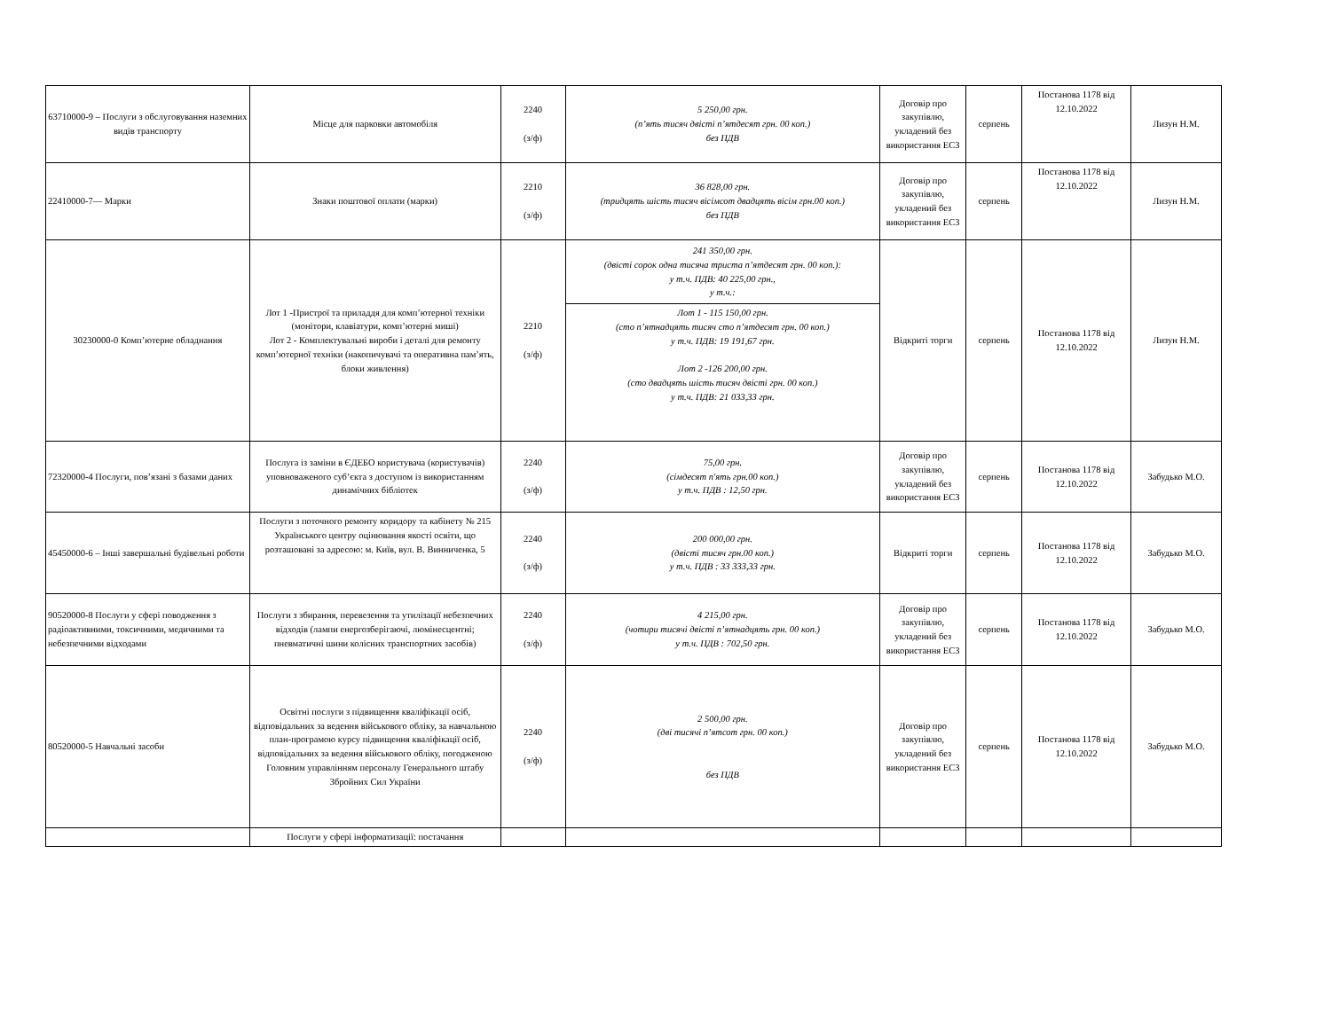| 63710000-9 – Послуги з обслуговування наземних видів транспорту | Місце для парковки автомобіля | 2240 (з/ф) | 5 250,00 грн. (п’ять тисяч двісті п’ятдесят грн. 00 коп.) без ПДВ | Договір про закупівлю, укладений без використання ЕСЗ | серпень | Постанова 1178 від 12.10.2022 | Лизун Н.М. |
| 22410000-7— Марки | Знаки поштової оплати (марки) | 2210 (з/ф) | 36 828,00 грн. (тридцять шість тисяч вісімсот двадцять вісім грн.00 коп.) без ПДВ | Договір про закупівлю, укладений без використання ЕСЗ | серпень | Постанова 1178 від 12.10.2022 | Лизун Н.М. |
| 30230000-0 Комп’ютерне обладнання | Лот 1 -Пристрої та приладдя для комп’ютерної техніки (монітори, клавіатури, комп’ютерні миші) Лот 2 - Комплектувальні вироби і деталі для ремонту комп’ютерної техніки (накопичувачі та оперативна пам’ять, блоки живлення) | 2210 (з/ф) | 241 350,00 грн. (двісті сорок одна тисяча триста п’ятдесят грн. 00 коп.): у т.ч. ПДВ: 40 225,00 грн., у т.ч.: | Відкриті торги | серпень | Постанова 1178 від 12.10.2022 | Лизун Н.М. |
| | | | Лот 1 - 115 150,00 грн. (сто п’ятнадцять тисяч сто п’ятдесят грн. 00 коп.) у т.ч. ПДВ: 19 191,67 грн. Лот 2 -126 200,00 грн. (сто двадцять шість тисяч двісті грн. 00 коп.) у т.ч. ПДВ: 21 033,33 грн. | | | | |
| 72320000-4 Послуги, пов’язані з базами даних | Послуга із заміни в ЄДЕБО користувача (користувачів) уповноваженого суб’єкта з доступом із використанням динамічних бібліотек | 2240 (з/ф) | 75,00 грн. (сімдесят п'ять грн.00 коп.) у т.ч. ПДВ : 12,50 грн. | Договір про закупівлю, укладений без використання ЕСЗ | серпень | Постанова 1178 від 12.10.2022 | Забудько М.О. |
| 45450000-6 – Інші завершальні будівельні роботи | Послуги з поточного ремонту коридору та кабінету № 215 Українського центру оцінювання якості освіти, що розташовані за адресою: м. Київ, вул. В. Винниченка, 5 | 2240 (з/ф) | 200 000,00 грн. (двісті тисяч грн.00 коп.) у т.ч. ПДВ : 33 333,33 грн. | Відкриті торги | серпень | Постанова 1178 від 12.10.2022 | Забудько М.О. |
| 90520000-8 Послуги у сфері поводження з радіоактивними, токсичними, медичними та небезпечними відходами | Послуги з збирання, перевезення та утилізації небезпечних відходів (лампи енергозберігаючі, люмінесцентні; пневматичні шини колісних транспортних засобів) | 2240 (з/ф) | 4 215,00 грн. (чотири тисячі двісті п’ятнадцять грн. 00 коп.) у т.ч. ПДВ : 702,50 грн. | Договір про закупівлю, укладений без використання ЕСЗ | серпень | Постанова 1178 від 12.10.2022 | Забудько М.О. |
| 80520000-5 Навчальні засоби | Освітні послуги з підвищення кваліфікації осіб, відповідальних за ведення військового обліку, за навчальною план-програмою курсу підвищення кваліфікації осіб, відповідальних за ведення військового обліку, погодженою Головним управлінням персоналу Генерального штабу Збройних Сил України | 2240 (з/ф) | 2 500,00 грн. (дві тисячі п’ятсот грн. 00 коп.) без ПДВ | Договір про закупівлю, укладений без використання ЕСЗ | серпень | Постанова 1178 від 12.10.2022 | Забудько М.О. |
| | Послуги у сфері інформатизації: постачання | | | | | | |